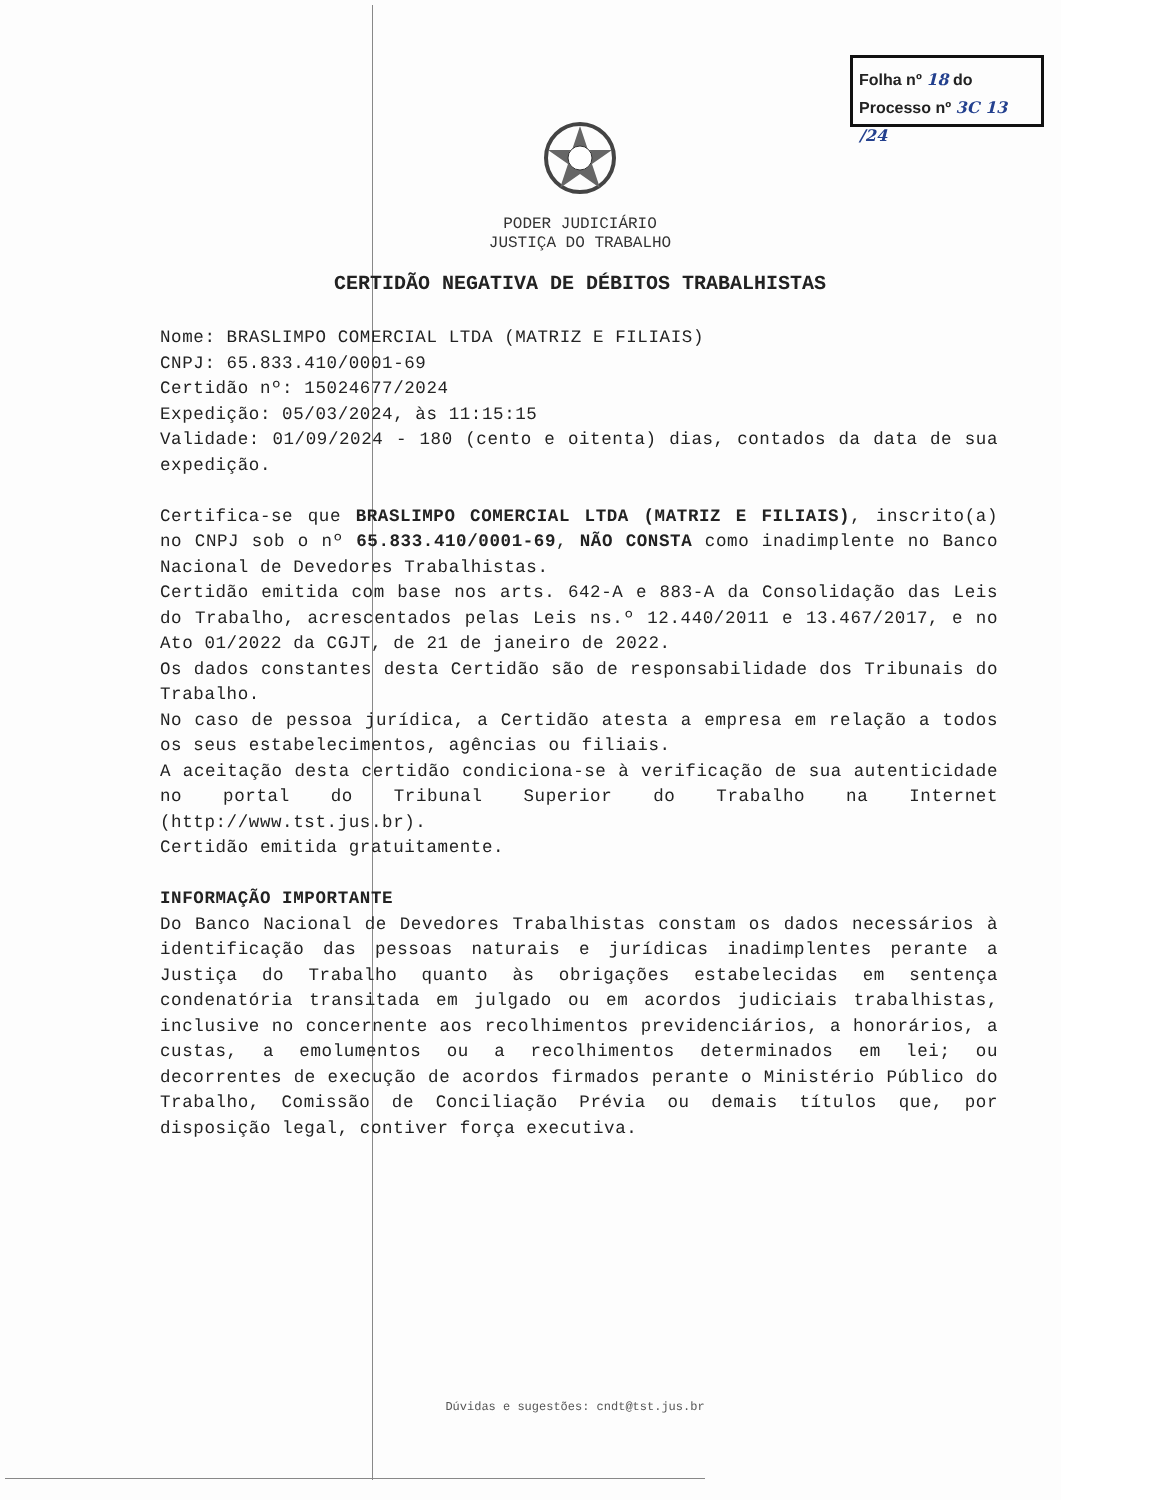Folha nº 18 do
Processo nº 3C 13 /24
PODER JUDICIÁRIO
JUSTIÇA DO TRABALHO
CERTIDÃO NEGATIVA DE DÉBITOS TRABALHISTAS
Nome: BRASLIMPO COMERCIAL LTDA (MATRIZ E FILIAIS)
CNPJ: 65.833.410/0001-69
Certidão nº: 1502467​7/2024
Expedição: 05/03/2024, às 11:15:15
Validade: 01/09/2024 - 180 (cento e oitenta) dias, contados da data de sua expedição.
Certifica-se que BRASLIMPO COMERCIAL LTDA (MATRIZ E FILIAIS), inscrito(a) no CNPJ sob o nº 65.833.410/0001-69, NÃO CONSTA como inadimplente no Banco Nacional de Devedores Trabalhistas.
Certidão emitida com base nos arts. 642-A e 883-A da Consolidação das Leis do Trabalho, acrescentados pelas Leis ns.º 12.440/2011 e 13.467/2017, e no Ato 01/2022 da CGJT, de 21 de janeiro de 2022.
Os dados constantes desta Certidão são de responsabilidade dos Tribunais do Trabalho.
No caso de pessoa jurídica, a Certidão atesta a empresa em relação a todos os seus estabelecimentos, agências ou filiais.
A aceitação desta certidão condiciona-se à verificação de sua autenticidade no portal do Tribunal Superior do Trabalho na Internet (http://www.tst.jus.br).
Certidão emitida gratuitamente.
INFORMAÇÃO IMPORTANTE
Do Banco Nacional de Devedores Trabalhistas constam os dados necessários à identificação das pessoas naturais e jurídicas inadimplentes perante a Justiça do Trabalho quanto às obrigações estabelecidas em sentença condenatória transitada em julgado ou em acordos judiciais trabalhistas, inclusive no concernente aos recolhimentos previdenciários, a honorários, a custas, a emolumentos ou a recolhimentos determinados em lei; ou decorrentes de execução de acordos firmados perante o Ministério Público do Trabalho, Comissão de Conciliação Prévia ou demais títulos que, por disposição legal, contiver força executiva.
Dúvidas e sugestões: cndt@tst.jus.br